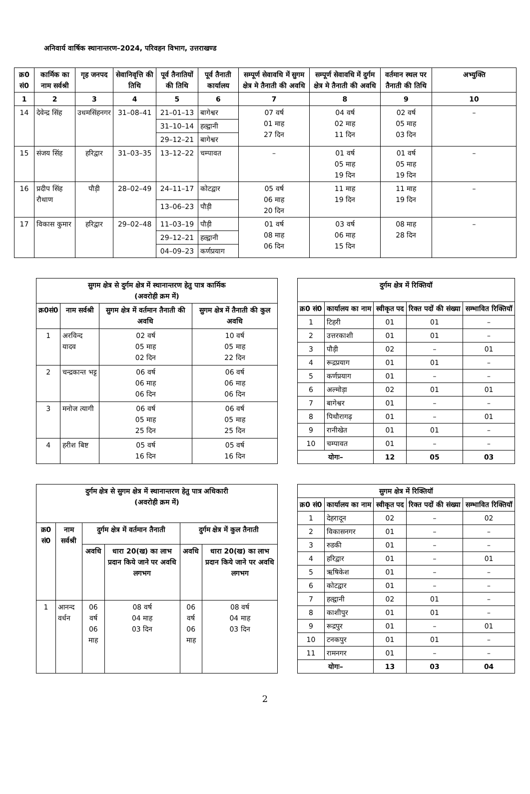अनिवार्य वार्षिक स्थानान्तरण–2024, परिवहन विभाग, उत्तराखण्ड
| क्र0 सं0 | कार्मिक का नाम सर्वश्री | गृह जनपद | सेवानिवृत्ति की तिथि | पूर्व तैनातियों की तिथि | पूर्व तैनाती कार्यालय | सम्पूर्ण सेवावधि में सुगम क्षेत्र मे तैनाती की अवधि | सम्पूर्ण सेवावधि में दुर्गम क्षेत्र मे तैनाती की अवधि | वर्तमान स्थल पर तैनाती की तिथि | अभ्युक्ति |
| --- | --- | --- | --- | --- | --- | --- | --- | --- | --- |
| 1 | 2 | 3 | 4 | 5 | 6 | 7 | 8 | 9 | 10 |
| 14 | देवेन्द्र सिंह | उधमसिंहनगर | 31–08–41 | 21–01–13 | बागेश्वर | 07 वर्ष 01 माह 27 दिन | 04 वर्ष 02 माह 11 दिन | 02 वर्ष 05 माह 03 दिन | – |
| | | | | 31–10–14 | हल्द्वानी | | | | |
| | | | | 29–12–21 | बागेश्वर | | | | |
| 15 | संजय सिंह | हरिद्वार | 31–03–35 | 13–12–22 | चम्पावत | – | 01 वर्ष 05 माह 19 दिन | 01 वर्ष 05 माह 19 दिन | – |
| 16 | प्रदीप सिंह रौथाण | पौड़ी | 28–02–49 | 24–11–17 | कोटद्वार | 05 वर्ष 06 माह 20 दिन | 11 माह 19 दिन | 11 माह 19 दिन | – |
| | | | | 13–06–23 | पौड़ी | | | | |
| 17 | विकास कुमार | हरिद्वार | 29–02–48 | 11–03–19 | पौड़ी | 01 वर्ष 08 माह 06 दिन | 03 वर्ष 06 माह 15 दिन | 08 माह 28 दिन | – |
| | | | | 29–12–21 | हल्द्वानी | | | | |
| | | | | 04–09–23 | कर्णप्रयाग | | | | |
| सुगम क्षेत्र से दुर्गम क्षेत्र में स्थानान्तरण हेतु पात्र कार्मिक (अवरोही क्रम में) | | | |
| --- | --- | --- | --- |
| क्र0सं0 | नाम सर्वश्री | सुगम क्षेत्र में वर्तमान तैनाती की अवधि | सुगम क्षेत्र में तैनाती की कुल अवधि |
| 1 | अरविन्द यादव | 02 वर्ष 05 माह 02 दिन | 10 वर्ष 05 माह 22 दिन |
| 2 | चन्द्रकान्त भट्ट | 06 वर्ष 06 माह 06 दिन | 06 वर्ष 06 माह 06 दिन |
| 3 | मनोज त्यागी | 06 वर्ष 05 माह 25 दिन | 06 वर्ष 05 माह 25 दिन |
| 4 | हरीश बिष्ट | 05 वर्ष 16 दिन | 05 वर्ष 16 दिन |
| दुर्गम क्षेत्र में रिक्तियॉ | | | | |
| --- | --- | --- | --- | --- |
| क्र0 सं0 | कार्यालय का नाम | स्वीकृत पद | रिक्त पदों की संख्या | सम्भावित रिक्तियॉ |
| 1 | टिहरी | 01 | 01 | – |
| 2 | उत्तरकाशी | 01 | 01 | – |
| 3 | पौड़ी | 02 | – | 01 |
| 4 | रूद्रप्रयाग | 01 | 01 | – |
| 5 | कर्णप्रयाग | 01 | – | – |
| 6 | अल्मोड़ा | 02 | 01 | 01 |
| 7 | बागेश्वर | 01 | – | – |
| 8 | पिथौरागढ़ | 01 | – | 01 |
| 9 | रानीखेत | 01 | 01 | – |
| 10 | चम्पावत | 01 | – | – |
| योगः– | | 12 | 05 | 03 |
| दुर्गम क्षेत्र से सुगम क्षेत्र में स्थानान्तरण हेतु पात्र अधिकारी (अवरोही क्रम में) | | | | | |
| --- | --- | --- | --- | --- | --- |
| क्र0 सं0 | नाम सर्वश्री | दुर्गम क्षेत्र में वर्तमान तैनाती | | दुर्गम क्षेत्र में कुल तैनाती | |
| | | अवधि | धारा 20(ख) का लाभ प्रदान किये जाने पर अवधि लगभग | अवधि | धारा 20(ख) का लाभ प्रदान किये जाने पर अवधि लगभग |
| 1 | आनन्द वर्धन | 06 वर्ष 06 माह | 08 वर्ष 04 माह 03 दिन | 06 वर्ष 06 माह | 08 वर्ष 04 माह 03 दिन |
| सुगम क्षेत्र में रिक्तियॉ | | | | |
| --- | --- | --- | --- | --- |
| क्र0 सं0 | कार्यालय का नाम | स्वीकृत पद | रिक्त पदों की संख्या | सम्भावित रिक्तियॉ |
| 1 | देहरादून | 02 | – | 02 |
| 2 | विकासनगर | 01 | – | – |
| 3 | रुडकी | 01 | – | – |
| 4 | हरिद्वार | 01 | – | 01 |
| 5 | ऋषिकेश | 01 | – | – |
| 6 | कोटद्वार | 01 | – | – |
| 7 | हल्द्वानी | 02 | 01 | – |
| 8 | काशीपुर | 01 | 01 | – |
| 9 | रूद्रपुर | 01 | – | 01 |
| 10 | टनकपुर | 01 | 01 | – |
| 11 | रामनगर | 01 | – | – |
| योगः– | | 13 | 03 | 04 |
2